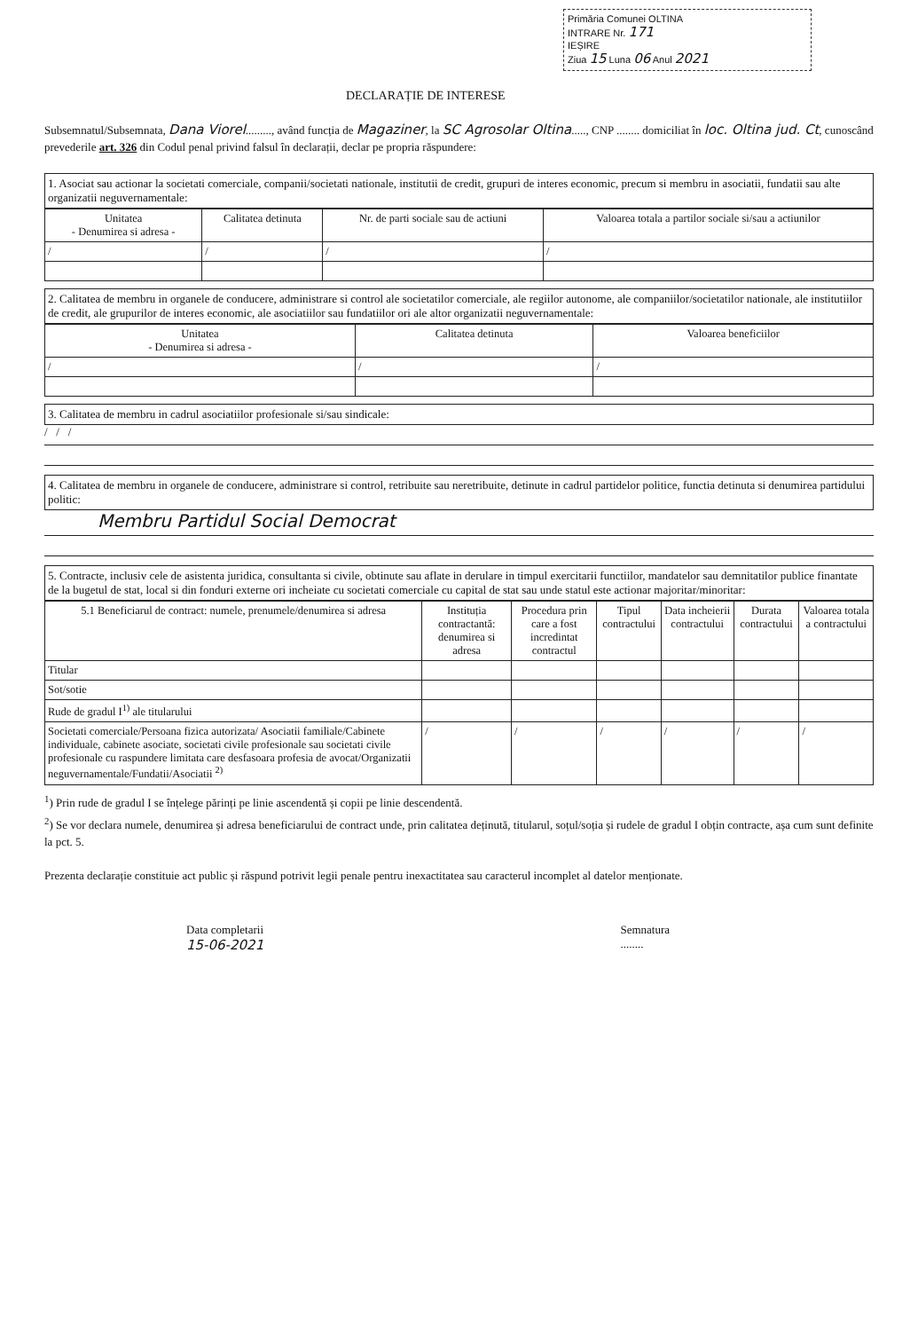Primăria Comunei OLTINA
INTRARE Nr. 171
IEȘIRE
Ziua 15 Luna 06 Anul 2021
DECLARAȚIE DE INTERESE
Subsemnatul/Subsemnata, Dana Viorel........., având funcția de Magaziner, la SC Agrosolar Oltina....., CNP ........ domiciliat în loc. Oltina jud. Ct, cunoscând prevederile art. 326 din Codul penal privind falsul în declarații, declar pe propria răspundere:
1. Asociat sau actionar la societati comerciale, companii/societati nationale, institutii de credit, grupuri de interes economic, precum si membru in asociatii, fundatii sau alte organizatii neguvernamentale:
| Unitatea - Denumirea si adresa - | Calitatea detinuta | Nr. de parti sociale sau de actiuni | Valoarea totala a partilor sociale si/sau a actiunilor |
| --- | --- | --- | --- |
| / | / | / | / |
2. Calitatea de membru in organele de conducere, administrare si control ale societatilor comerciale, ale regiilor autonome, ale companiilor/societatilor nationale, ale institutiilor de credit, ale grupurilor de interes economic, ale asociatiilor sau fundatiilor ori ale altor organizatii neguvernamentale:
| Unitatea - Denumirea si adresa - | Calitatea detinuta | Valoarea beneficiilor |
| --- | --- | --- |
| / | / | / |
3. Calitatea de membru in cadrul asociatiilor profesionale si/sau sindicale:
/ / /
4. Calitatea de membru in organele de conducere, administrare si control, retribuite sau neretribuite, detinute in cadrul partidelor politice, functia detinuta si denumirea partidului politic:
Membru Partidul Social Democrat
5. Contracte, inclusiv cele de asistenta juridica, consultanta si civile, obtinute sau aflate in derulare in timpul exercitarii functiilor, mandatelor sau demnitatilor publice finantate de la bugetul de stat, local si din fonduri externe ori incheiate cu societati comerciale cu capital de stat sau unde statul este actionar majoritar/minoritar:
| 5.1 Beneficiarul de contract: numele, prenumele/denumirea si adresa | Instituția contractantă: denumirea si adresa | Procedura prin care a fost incredintat contractul | Tipul contractului | Data incheierii contractului | Durata contractului | Valoarea totala a contractului |
| --- | --- | --- | --- | --- | --- | --- |
| Titular | | | | | | |
| Sot/sotie | | | | | | |
| Rude de gradul I<sup>1)</sup> ale titularului | | | | | | |
| Societati comerciale/Persoana fizica autorizata/ Asociatii familiale/Cabinete individuale, cabinete asociate, societati civile profesionale sau societati civile profesionale cu raspundere limitata care desfasoara profesia de avocat/Organizatii neguvernamentale/Fundatii/Asociatii <sup>2)</sup> | / | / | / | / | / | / |
<sup>1</sup>) Prin rude de gradul I se înțelege părinți pe linie ascendentă și copii pe linie descendentă.
<sup>2</sup>) Se vor declara numele, denumirea și adresa beneficiarului de contract unde, prin calitatea deținută, titularul, soțul/soția și rudele de gradul I obțin contracte, așa cum sunt definite la pct. 5.
Prezenta declarație constituie act public și răspund potrivit legii penale pentru inexactitatea sau caracterul incomplet al datelor menționate.
Data completarii
15-06-2021
Semnatura
........